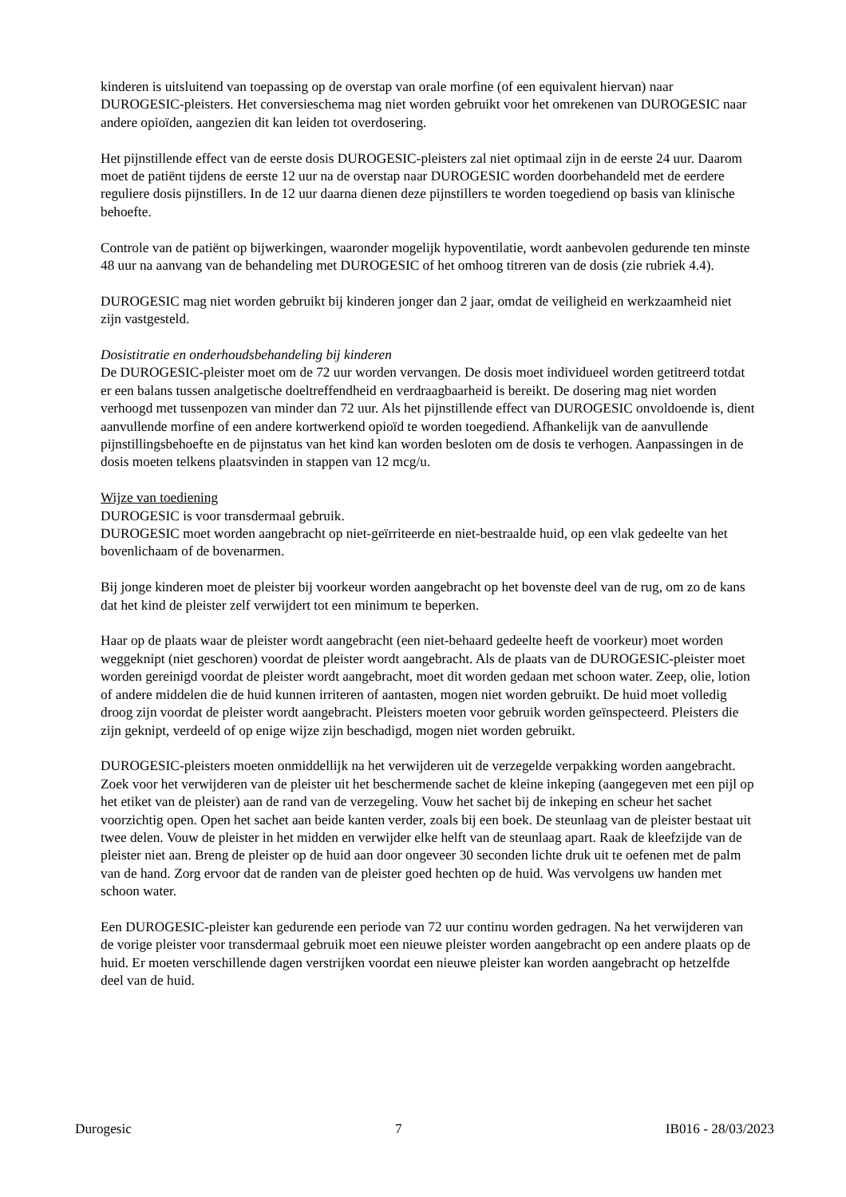kinderen is uitsluitend van toepassing op de overstap van orale morfine (of een equivalent hiervan) naar DUROGESIC-pleisters. Het conversieschema mag niet worden gebruikt voor het omrekenen van DUROGESIC naar andere opioïden, aangezien dit kan leiden tot overdosering.
Het pijnstillende effect van de eerste dosis DUROGESIC-pleisters zal niet optimaal zijn in de eerste 24 uur. Daarom moet de patiënt tijdens de eerste 12 uur na de overstap naar DUROGESIC worden doorbehandeld met de eerdere reguliere dosis pijnstillers. In de 12 uur daarna dienen deze pijnstillers te worden toegediend op basis van klinische behoefte.
Controle van de patiënt op bijwerkingen, waaronder mogelijk hypoventilatie, wordt aanbevolen gedurende ten minste 48 uur na aanvang van de behandeling met DUROGESIC of het omhoog titreren van de dosis (zie rubriek 4.4).
DUROGESIC mag niet worden gebruikt bij kinderen jonger dan 2 jaar, omdat de veiligheid en werkzaamheid niet zijn vastgesteld.
Dosistitratie en onderhoudsbehandeling bij kinderen
De DUROGESIC-pleister moet om de 72 uur worden vervangen. De dosis moet individueel worden getitreerd totdat er een balans tussen analgetische doeltreffendheid en verdraagbaarheid is bereikt. De dosering mag niet worden verhoogd met tussenpozen van minder dan 72 uur. Als het pijnstillende effect van DUROGESIC onvoldoende is, dient aanvullende morfine of een andere kortwerkend opioïd te worden toegediend. Afhankelijk van de aanvullende pijnstillingsbehoefte en de pijnstatus van het kind kan worden besloten om de dosis te verhogen. Aanpassingen in de dosis moeten telkens plaatsvinden in stappen van 12 mcg/u.
Wijze van toediening
DUROGESIC is voor transdermaal gebruik.
DUROGESIC moet worden aangebracht op niet-geïrriteerde en niet-bestraalde huid, op een vlak gedeelte van het bovenlichaam of de bovenarmen.
Bij jonge kinderen moet de pleister bij voorkeur worden aangebracht op het bovenste deel van de rug, om zo de kans dat het kind de pleister zelf verwijdert tot een minimum te beperken.
Haar op de plaats waar de pleister wordt aangebracht (een niet-behaard gedeelte heeft de voorkeur) moet worden weggeknipt (niet geschoren) voordat de pleister wordt aangebracht. Als de plaats van de DUROGESIC-pleister moet worden gereinigd voordat de pleister wordt aangebracht, moet dit worden gedaan met schoon water. Zeep, olie, lotion of andere middelen die de huid kunnen irriteren of aantasten, mogen niet worden gebruikt. De huid moet volledig droog zijn voordat de pleister wordt aangebracht. Pleisters moeten voor gebruik worden geïnspecteerd. Pleisters die zijn geknipt, verdeeld of op enige wijze zijn beschadigd, mogen niet worden gebruikt.
DUROGESIC-pleisters moeten onmiddellijk na het verwijderen uit de verzegelde verpakking worden aangebracht. Zoek voor het verwijderen van de pleister uit het beschermende sachet de kleine inkeping (aangegeven met een pijl op het etiket van de pleister) aan de rand van de verzegeling. Vouw het sachet bij de inkeping en scheur het sachet voorzichtig open. Open het sachet aan beide kanten verder, zoals bij een boek. De steunlaag van de pleister bestaat uit twee delen. Vouw de pleister in het midden en verwijder elke helft van de steunlaag apart. Raak de kleefzijde van de pleister niet aan. Breng de pleister op de huid aan door ongeveer 30 seconden lichte druk uit te oefenen met de palm van de hand. Zorg ervoor dat de randen van de pleister goed hechten op de huid. Was vervolgens uw handen met schoon water.
Een DUROGESIC-pleister kan gedurende een periode van 72 uur continu worden gedragen. Na het verwijderen van de vorige pleister voor transdermaal gebruik moet een nieuwe pleister worden aangebracht op een andere plaats op de huid. Er moeten verschillende dagen verstrijken voordat een nieuwe pleister kan worden aangebracht op hetzelfde deel van de huid.
Durogesic 7 IB016 - 28/03/2023